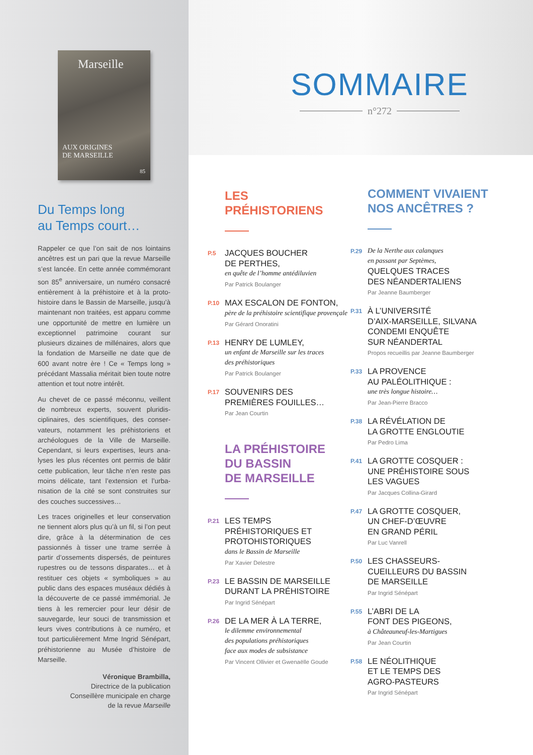Marseille
AUX ORIGINES
DE MARSEILLE
85
Du Temps long
au Temps court…
Rappeler ce que l’on sait de nos lointains ancêtres est un pari que la revue Marseille s’est lancée. En cette année commémorant son 85<sup>e</sup> anniversaire, un numéro consacré entièrement à la préhistoire et à la proto-histoire dans le Bassin de Marseille, jusqu’à maintenant non traitées, est apparu comme une opportunité de mettre en lumière un exceptionnel patrimoine courant sur plusieurs dizaines de millénaires, alors que la fondation de Marseille ne date que de 600 avant notre ère ! Ce « Temps long » précédant Massalia méritait bien toute notre attention et tout notre intérêt.
Au chevet de ce passé méconnu, veillent de nombreux experts, souvent pluridis-ciplinaires, des scientifiques, des conser-vateurs, notamment les préhistoriens et archéologues de la Ville de Marseille. Cependant, si leurs expertises, leurs ana-lyses les plus récentes ont permis de bâtir cette publication, leur tâche n’en reste pas moins délicate, tant l’extension et l’urba-nisation de la cité se sont construites sur des couches successives…
Les traces originelles et leur conservation ne tiennent alors plus qu’à un fil, si l’on peut dire, grâce à la détermination de ces passionnés à tisser une trame serrée à partir d’ossements dispersés, de peintures rupestres ou de tessons disparates… et à restituer ces objets « symboliques » au public dans des espaces muséaux dédiés à la découverte de ce passé immémorial. Je tiens à les remercier pour leur désir de sauvegarde, leur souci de transmission et leurs vives contributions à ce numéro, et tout particulièrement Mme Ingrid Sénépart, préhistorienne au Musée d’histoire de Marseille.
Véronique Brambilla,
Directrice de la publication
Conseillère municipale en charge
de la revue Marseille
SOMMAIRE
n°272
LES
PRÉHISTORIENS
P.5
JACQUES BOUCHER
DE PERTHES,
en quête de l’homme antédiluvien
Par Patrick Boulanger
P.10
MAX ESCALON DE FONTON,
père de la préhistoire scientifique provençale
Par Gérard Onoratini
P.13
HENRY DE LUMLEY,
un enfant de Marseille sur les traces
des préhistoriques
Par Patrick Boulanger
P.17
SOUVENIRS DES
PREMIÈRES FOUILLES…
Par Jean Courtin
LA PRÉHISTOIRE
DU BASSIN
DE MARSEILLE
P.21
LES TEMPS
PRÉHISTORIQUES ET
PROTOHISTORIQUES
dans le Bassin de Marseille
Par Xavier Delestre
P.23
LE BASSIN DE MARSEILLE
DURANT LA PRÉHISTOIRE
Par Ingrid Sénépart
P.26
DE LA MER À LA TERRE,
le dilemme environnemental
des populations préhistoriques
face aux modes de subsistance
Par Vincent Ollivier et Gwenaëlle Goude
COMMENT VIVAIENT
NOS ANCÊTRES ?
P.29
De la Nerthe aux calanques
en passant par Septèmes,
QUELQUES TRACES
DES NÉANDERTALIENS
Par Jeanne Baumberger
P.31
À L’UNIVERSITÉ
D’AIX-MARSEILLE, SILVANA
CONDEMI ENQUÊTE
SUR NÉANDERTAL
Propos recueillis par Jeanne Baumberger
P.33
LA PROVENCE
AU PALÉOLITHIQUE :
une très longue histoire…
Par Jean-Pierre Bracco
P.38
LA RÉVÉLATION DE
LA GROTTE ENGLOUTIE
Par Pedro Lima
P.41
LA GROTTE COSQUER :
UNE PRÉHISTOIRE SOUS
LES VAGUES
Par Jacques Collina-Girard
P.47
LA GROTTE COSQUER,
UN CHEF-D’ŒUVRE
EN GRAND PÉRIL
Par Luc Vanrell
P.50
LES CHASSEURS-
CUEILLEURS DU BASSIN
DE MARSEILLE
Par Ingrid Sénépart
P.55
L’ABRI DE LA
FONT DES PIGEONS,
à Châteauneuf-les-Martigues
Par Jean Courtin
P.58
LE NÉOLITHIQUE
ET LE TEMPS DES
AGRO-PASTEURS
Par Ingrid Sénépart